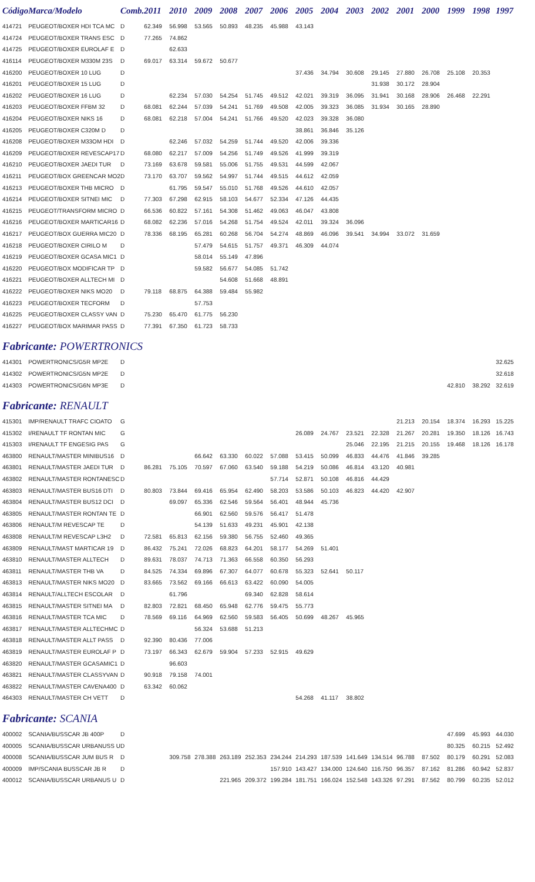| Código | Marca/Modelo | Comb. | 2011 | 2010 | 2009 | 2008 | 2007 | 2006 | 2005 | 2004 | 2003 | 2002 | 2001 | 2000 | 1999 | 1998 | 1997 |
| --- | --- | --- | --- | --- | --- | --- | --- | --- | --- | --- | --- | --- | --- | --- | --- | --- | --- |
| 414721 | PEUGEOT/BOXER HDI TCA MC | D | 62.349 | 56.998 | 53.565 | 50.893 | 48.235 | 45.988 | 43.143 | | | | | | | | |
| 414724 | PEUGEOT/BOXER TRANS ESC | D | 77.265 | 74.862 | | | | | | | | | | | | | |
| 414725 | PEUGEOT/BOXER EUROLAF E | D | | 62.633 | | | | | | | | | | | | | |
| 416114 | PEUGEOT/BOXER M330M 23S | D | 69.017 | 63.314 | 59.672 | 50.677 | | | | | | | | | | | |
| 416200 | PEUGEOT/BOXER 10 LUG | D | | | | | | | 37.436 | 34.794 | 30.608 | 29.145 | 27.880 | 26.708 | 25.108 | 20.353 | |
| 416201 | PEUGEOT/BOXER 15 LUG | D | | | | | | | | | | 31.938 | 30.172 | 28.904 | | | |
| 416202 | PEUGEOT/BOXER 16 LUG | D | | 62.234 | 57.030 | 54.254 | 51.745 | 49.512 | 42.021 | 39.319 | 36.095 | 31.941 | 30.168 | 28.906 | 26.468 | 22.291 | |
| 416203 | PEUGEOT/BOXER FFBM 32 | D | 68.081 | 62.244 | 57.039 | 54.241 | 51.769 | 49.508 | 42.005 | 39.323 | 36.085 | 31.934 | 30.165 | 28.890 | | | |
| 416204 | PEUGEOT/BOXER NIKS 16 | D | 68.081 | 62.218 | 57.004 | 54.241 | 51.766 | 49.520 | 42.023 | 39.328 | 36.080 | | | | | | |
| 416205 | PEUGEOT/BOXER C320M D | D | | | | | | | 38.861 | 36.846 | 35.126 | | | | | | |
| 416208 | PEUGEOT/BOXER M33OM HDI | D | | 62.246 | 57.032 | 54.259 | 51.744 | 49.520 | 42.006 | 39.336 | | | | | | | |
| 416209 | PEUGEOT/BOXER REVESCAP17 | D | 68.080 | 62.217 | 57.009 | 54.256 | 51.749 | 49.526 | 41.999 | 39.319 | | | | | | | |
| 416210 | PEUGEOT/BOXER JAEDI TUR | D | 73.169 | 63.678 | 59.581 | 55.006 | 51.755 | 49.531 | 44.599 | 42.067 | | | | | | | |
| 416211 | PEUGEOT/BOX GREENCAR MO2 | D | 73.170 | 63.707 | 59.562 | 54.997 | 51.744 | 49.515 | 44.612 | 42.059 | | | | | | | |
| 416213 | PEUGEOT/BOXER THB MICRO | D | | 61.795 | 59.547 | 55.010 | 51.768 | 49.526 | 44.610 | 42.057 | | | | | | | |
| 416214 | PEUGEOT/BOXER SITNEI MIC | D | 77.303 | 67.298 | 62.915 | 58.103 | 54.677 | 52.334 | 47.126 | 44.435 | | | | | | | |
| 416215 | PEUGEOT/TRANSFORM MICRO | D | 66.536 | 60.822 | 57.161 | 54.308 | 51.462 | 49.063 | 46.047 | 43.808 | | | | | | | |
| 416216 | PEUGEOT/BOXER MARTICAR16 | D | 68.082 | 62.236 | 57.016 | 54.268 | 51.754 | 49.524 | 42.011 | 39.324 | 36.096 | | | | | | |
| 416217 | PEUGEOT/BOX GUERRA MIC20 | D | 78.336 | 68.195 | 65.281 | 60.268 | 56.704 | 54.274 | 48.869 | 46.096 | 39.541 | 34.994 | 33.072 | 31.659 | | | |
| 416218 | PEUGEOT/BOXER CIRILO M | D | | | 57.479 | 54.615 | 51.757 | 49.371 | 46.309 | 44.074 | | | | | | | |
| 416219 | PEUGEOT/BOXER GCASA MIC1 | D | | | 58.014 | 55.149 | 47.896 | | | | | | | | | | |
| 416220 | PEUGEOT/BOX MODIFICAR TP | D | | | 59.582 | 56.677 | 54.085 | 51.742 | | | | | | | | | |
| 416221 | PEUGEOT/BOXER ALLTECH MI | D | | | | 54.608 | 51.668 | 48.891 | | | | | | | | | |
| 416222 | PEUGEOT/BOXER NIKS MO20 | D | 79.118 | 68.875 | 64.388 | 59.484 | 55.982 | | | | | | | | | | |
| 416223 | PEUGEOT/BOXER TECFORM | D | | | 57.753 | | | | | | | | | | | | |
| 416225 | PEUGEOT/BOXER CLASSY VAN | D | 75.230 | 65.470 | 61.775 | 56.230 | | | | | | | | | | | |
| 416227 | PEUGEOT/BOX MARIMAR PASS | D | 77.391 | 67.350 | 61.723 | 58.733 | | | | | | | | | | | |
| Fabricante: POWERTRONICS | | | | | | | | | | | | | | | | | |
| 414301 | POWERTRONICS/G5R MP2E | D | | | | | | | | | | | | | | | 32.625 |
| 414302 | POWERTRONICS/G5N MP2E | D | | | | | | | | | | | | | | | 32.618 |
| 414303 | POWERTRONICS/G6N MP3E | D | | | | | | | | | | | | | 42.810 | 38.292 | 32.619 |
| Fabricante: RENAULT | | | | | | | | | | | | | | | | | |
| 415301 | IMP/RENAULT TRAFC CIOATO | G | | | | | | | | | | | 21.213 | 20.154 | 18.374 | 16.293 | 15.225 |
| 415302 | I/RENAULT TF RONTAN MIC | G | | | | | | | 26.089 | 24.767 | 23.521 | 22.328 | 21.267 | 20.281 | 19.350 | 18.126 | 16.743 |
| 415303 | I/RENAULT TF ENGESIG PAS | G | | | | | | | | | 25.046 | 22.195 | 21.215 | 20.155 | 19.468 | 18.126 | 16.178 |
| 463800 | RENAULT/MASTER MINIBUS16 | D | | | 66.642 | 63.330 | 60.022 | 57.088 | 53.415 | 50.099 | 46.833 | 44.476 | 41.846 | 39.285 | | | |
| 463801 | RENAULT/MASTER JAEDI TUR | D | 86.281 | 75.105 | 70.597 | 67.060 | 63.540 | 59.188 | 54.219 | 50.086 | 46.814 | 43.120 | 40.981 | | | | |
| 463802 | RENAULT/MASTER RONTANESC | D | | | | | | 57.714 | 52.871 | 50.108 | 46.816 | 44.429 | | | | | |
| 463803 | RENAULT/MASTER BUS16 DTI | D | 80.803 | 73.844 | 69.416 | 65.954 | 62.490 | 58.203 | 53.586 | 50.103 | 46.823 | 44.420 | 42.907 | | | | |
| 463804 | RENAULT/MASTER BUS12 DCI | D | | 69.097 | 65.336 | 62.546 | 59.564 | 56.401 | 48.944 | 45.736 | | | | | | | |
| 463805 | RENAULT/MASTER RONTAN TE | D | | | 66.901 | 62.560 | 59.576 | 56.417 | 51.478 | | | | | | | | |
| 463806 | RENAULT/M REVESCAP TE | D | | | 54.139 | 51.633 | 49.231 | 45.901 | 42.138 | | | | | | | | |
| 463808 | RENAULT/M REVESCAP L3H2 | D | 72.581 | 65.813 | 62.156 | 59.380 | 56.755 | 52.460 | 49.365 | | | | | | | | |
| 463809 | RENAULT/MAST MARTICAR 19 | D | 86.432 | 75.241 | 72.026 | 68.823 | 64.201 | 58.177 | 54.269 | 51.401 | | | | | | | |
| 463810 | RENAULT/MASTER ALLTECH | D | 89.631 | 78.037 | 74.713 | 71.363 | 66.558 | 60.350 | 56.293 | | | | | | | | |
| 463811 | RENAULT/MASTER THB VA | D | 84.525 | 74.334 | 69.896 | 67.307 | 64.077 | 60.678 | 55.323 | 52.641 | 50.117 | | | | | | |
| 463813 | RENAULT/MASTER NIKS MO20 | D | 83.665 | 73.562 | 69.166 | 66.613 | 63.422 | 60.090 | 54.005 | | | | | | | | |
| 463814 | RENAULT/ALLTECH ESCOLAR | D | | 61.796 | | | 69.340 | 62.828 | 58.614 | | | | | | | | |
| 463815 | RENAULT/MASTER SITNEI MA | D | 82.803 | 72.821 | 68.450 | 65.948 | 62.776 | 59.475 | 55.773 | | | | | | | | |
| 463816 | RENAULT/MASTER TCA MIC | D | 78.569 | 69.116 | 64.969 | 62.560 | 59.583 | 56.405 | 50.699 | 48.267 | 45.965 | | | | | | |
| 463817 | RENAULT/MASTER ALLTECHMC | D | | | 56.324 | 53.688 | 51.213 | | | | | | | | | | |
| 463818 | RENAULT/MASTER ALLT PASS | D | 92.390 | 80.436 | 77.006 | | | | | | | | | | | | |
| 463819 | RENAULT/MASTER EUROLAF P | D | 73.197 | 66.343 | 62.679 | 59.904 | 57.233 | 52.915 | 49.629 | | | | | | | | |
| 463820 | RENAULT/MASTER GCASAMIC1 | D | | 96.603 | | | | | | | | | | | | | |
| 463821 | RENAULT/MASTER CLASSYVAN | D | 90.918 | 79.158 | 74.001 | | | | | | | | | | | | |
| 463822 | RENAULT/MASTER CAVENA400 | D | 63.342 | 60.062 | | | | | | | | | | | | | |
| 464303 | RENAULT/MASTER CH VETT | D | | | | | | | 54.268 | 41.117 | 38.802 | | | | | | |
| Fabricante: SCANIA | | | | | | | | | | | | | | | | | |
| 400002 | SCANIA/BUSSCAR JB 400P | D | | | | | | | | | | | | | 47.699 | 45.993 | 44.030 |
| 400005 | SCANIA/BUSSCAR URBANUSS U | D | | | | | | | | | | | | | 80.325 | 60.215 | 52.492 |
| 400008 | SCANIA/BUSSCAR JUM BUS R | D | | 309.758 | 278.388 | 263.189 | 252.353 | 234.244 | 214.293 | 187.539 | 141.649 | 134.514 | 96.788 | 87.502 | 80.179 | 60.291 | 52.083 |
| 400009 | IMP/SCANIA BUSSCAR JB R | D | | | | | | 157.910 | 143.427 | 134.000 | 124.640 | 116.750 | 96.357 | 87.162 | 81.286 | 60.942 | 52.837 |
| 400012 | SCANIA/BUSSCAR URBANUS U | D | | | | 221.965 | 209.372 | 199.284 | 181.751 | 166.024 | 152.548 | 143.326 | 97.291 | 87.562 | 80.799 | 60.235 | 52.012 |